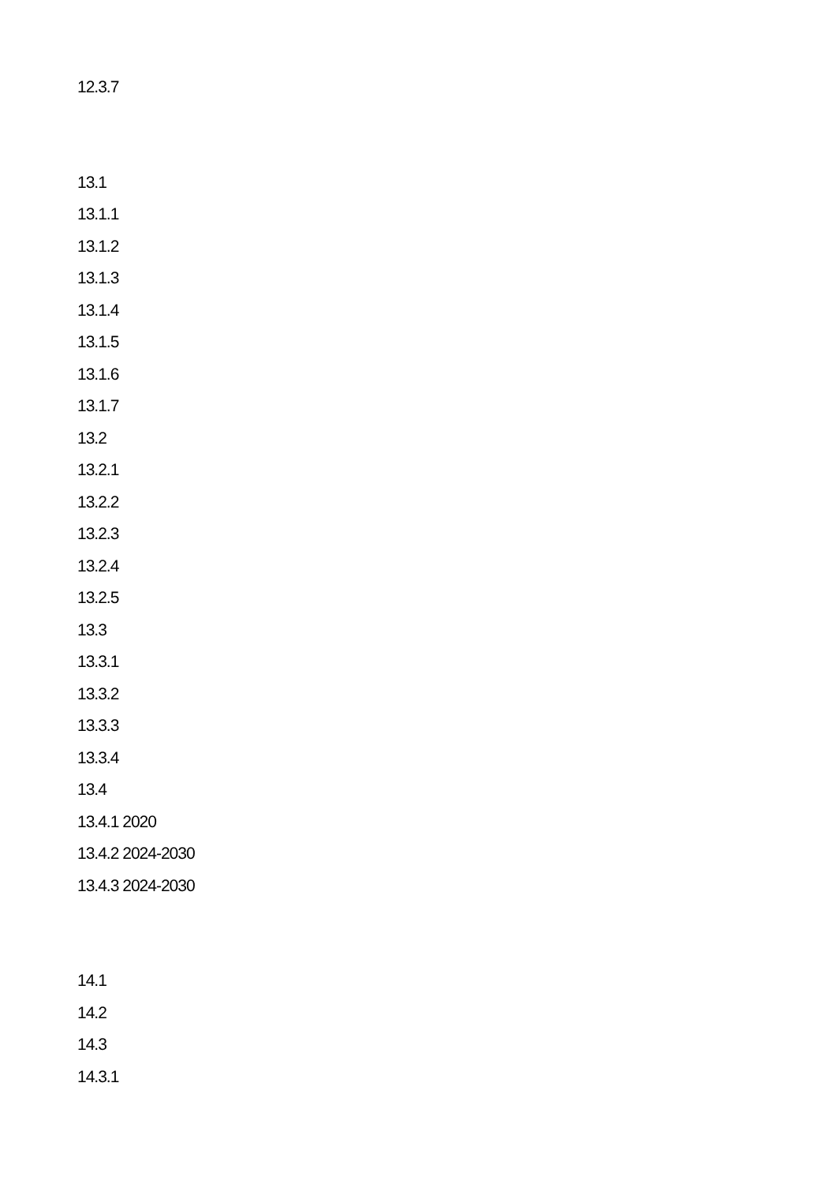12.3.7
13.1
13.1.1
13.1.2
13.1.3
13.1.4
13.1.5
13.1.6
13.1.7
13.2
13.2.1
13.2.2
13.2.3
13.2.4
13.2.5
13.3
13.3.1
13.3.2
13.3.3
13.3.4
13.4
13.4.1 2020
13.4.2 2024-2030
13.4.3 2024-2030
14.1
14.2
14.3
14.3.1